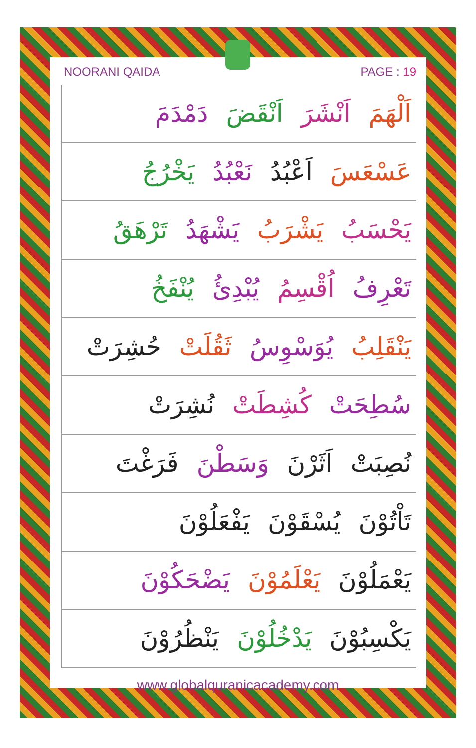NOORANI QAIDA PAGE : 19
اَلْهَمَ اَنْشَرَ اَنْقَضَ دَمْدَمَ
عَسْعَسَ اَعْبُدُ نَعْبُدُ يَخْرُجُ
يَحْسَبُ يَشْرَبُ يَشْهَدُ تَرْهَقُ
تَعْرِفُ اُقْسِمُ يُبْدِئُ يُنْفَخُ
يَنْقَلِبُ يُوَسْوِسُ ثَقُلَتْ حُشِرَتْ
سُطِحَتْ كُشِطَتْ نُشِرَتْ
نُصِبَتْ اَثَرْنَ وَسَطْنَ فَرَغْتَ
تَاْتُوْنَ يُسْقَوْنَ يَفْعَلُوْنَ
يَعْمَلُوْنَ يَعْلَمُوْنَ يَضْحَكُوْنَ
يَكْسِبُوْنَ يَدْخُلُوْنَ يَنْظُرُوْنَ
www.globalquranicacademy.com